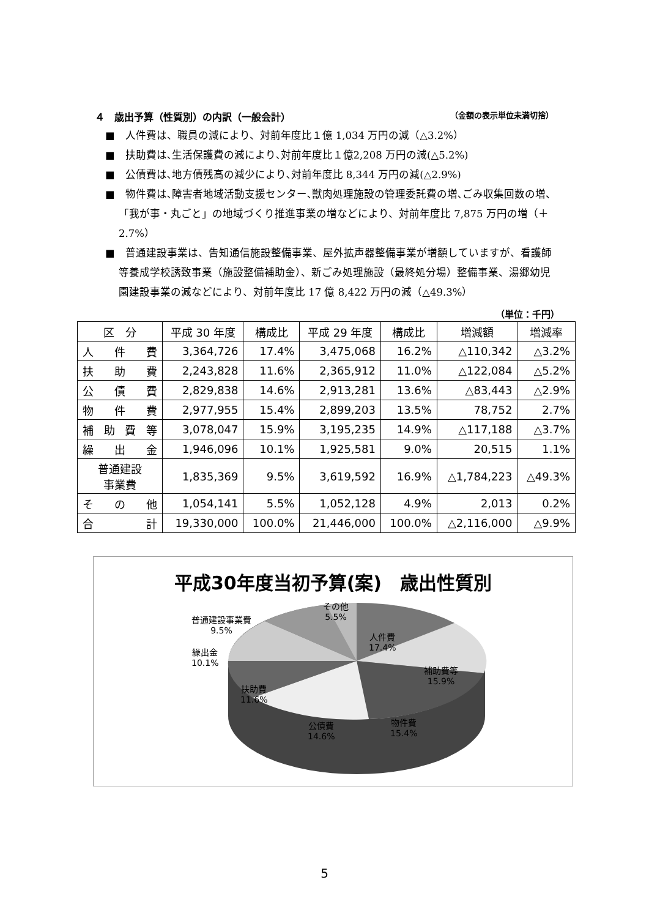４　歳出予算（性質別）の内訳（一般会計） （金額の表示単位未満切捨）
■　人件費は、職員の減により、対前年度比１億 1,034 万円の減（△3.2%）
■　扶助費は､生活保護費の減により､対前年度比１億2,208 万円の減(△5.2%)
■　公債費は､地方債残高の減少により､対前年度比 8,344 万円の減(△2.9%)
■　物件費は､障害者地域活動支援センター､獣肉処理施設の管理委託費の増､ごみ収集回数の増、「我が事・丸ごと」の地域づくり推進事業の増などにより、対前年度比 7,875 万円の増（＋2.7%）
■　普通建設事業は、告知通信施設整備事業、屋外拡声器整備事業が増額していますが、看護師等養成学校誘致事業（施設整備補助金）、新ごみ処理施設（最終処分場）整備事業、湯郷幼児園建設事業の減などにより、対前年度比 17 億 8,422 万円の減（△49.3%）
（単位：千円）
| 区 分 | 平成 30 年度 | 構成比 | 平成 29 年度 | 構成比 | 増減額 | 増減率 |
| --- | --- | --- | --- | --- | --- | --- |
| 人 件 費 | 3,364,726 | 17.4% | 3,475,068 | 16.2% | △110,342 | △3.2% |
| 扶 助 費 | 2,243,828 | 11.6% | 2,365,912 | 11.0% | △122,084 | △5.2% |
| 公 債 費 | 2,829,838 | 14.6% | 2,913,281 | 13.6% | △83,443 | △2.9% |
| 物 件 費 | 2,977,955 | 15.4% | 2,899,203 | 13.5% | 78,752 | 2.7% |
| 補 助 費 等 | 3,078,047 | 15.9% | 3,195,235 | 14.9% | △117,188 | △3.7% |
| 繰 出 金 | 1,946,096 | 10.1% | 1,925,581 | 9.0% | 20,515 | 1.1% |
| 普通建設 事業費 | 1,835,369 | 9.5% | 3,619,592 | 16.9% | △1,784,223 | △49.3% |
| そ の 他 | 1,054,141 | 5.5% | 1,052,128 | 4.9% | 2,013 | 0.2% |
| 合 計 | 19,330,000 | 100.0% | 21,446,000 | 100.0% | △2,116,000 | △9.9% |
平成30年度当初予算(案)　歳出性質別
その他
5.5%
普通建設事業費
9.5%
繰出金
10.1%
人件費
17.4%
補助費等
15.9%
扶助費
11.6%
物件費
15.4%
公債費
14.6%
5